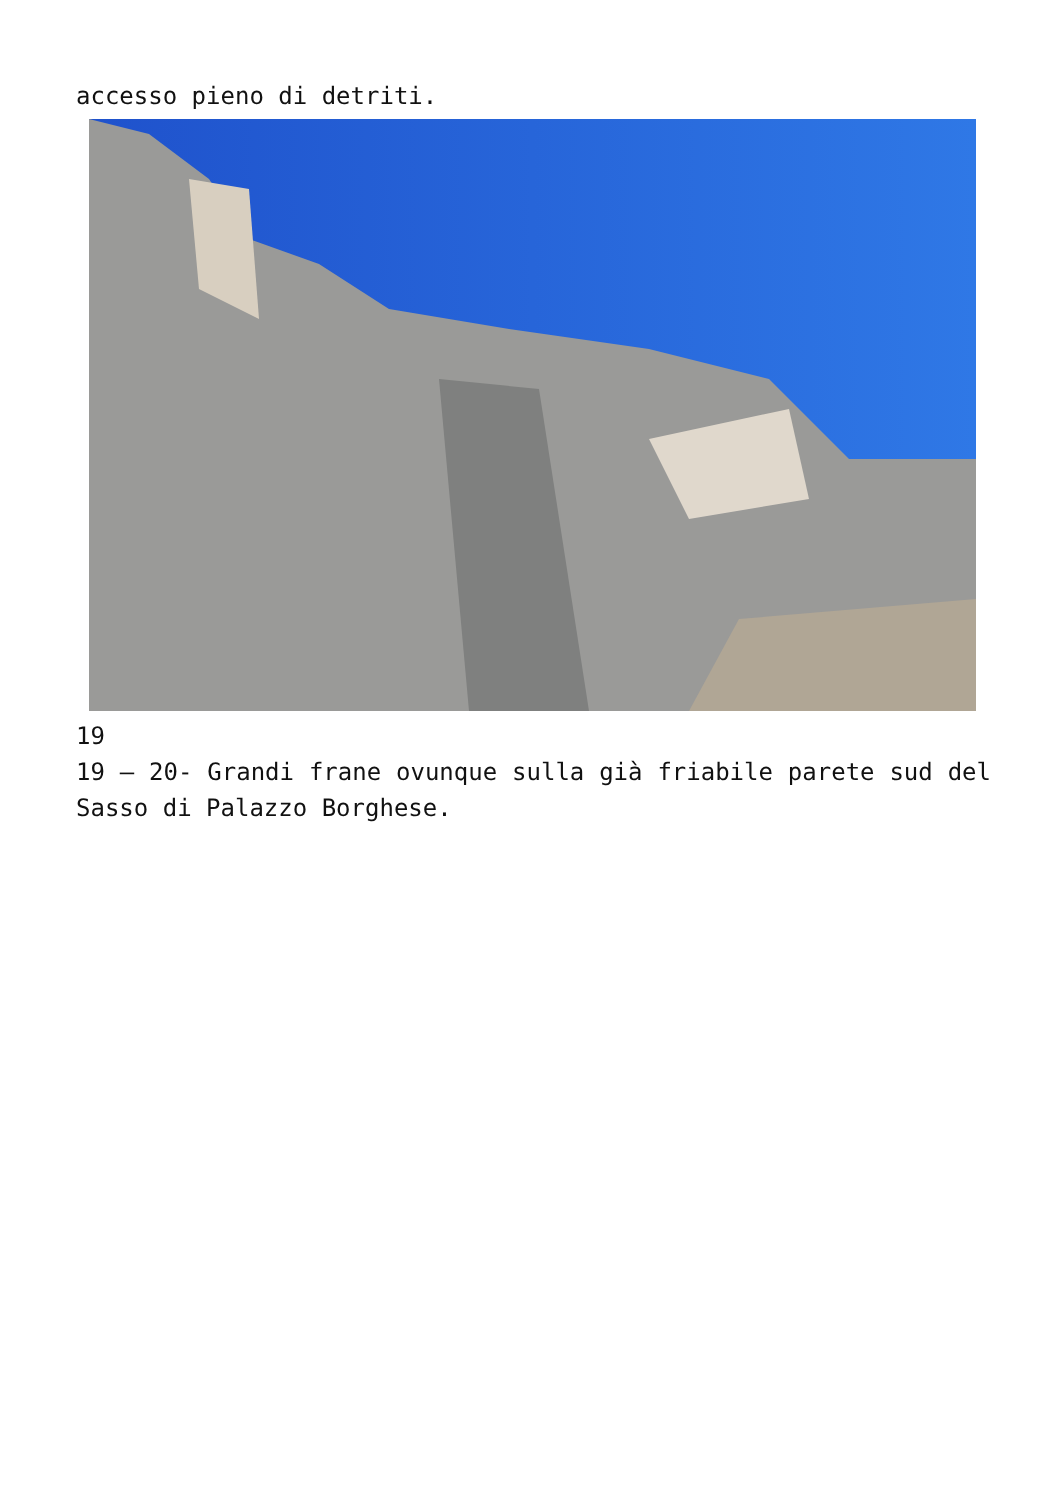accesso pieno di detriti.
19
19 – 20- Grandi frane ovunque sulla già friabile parete sud del Sasso di Palazzo Borghese.